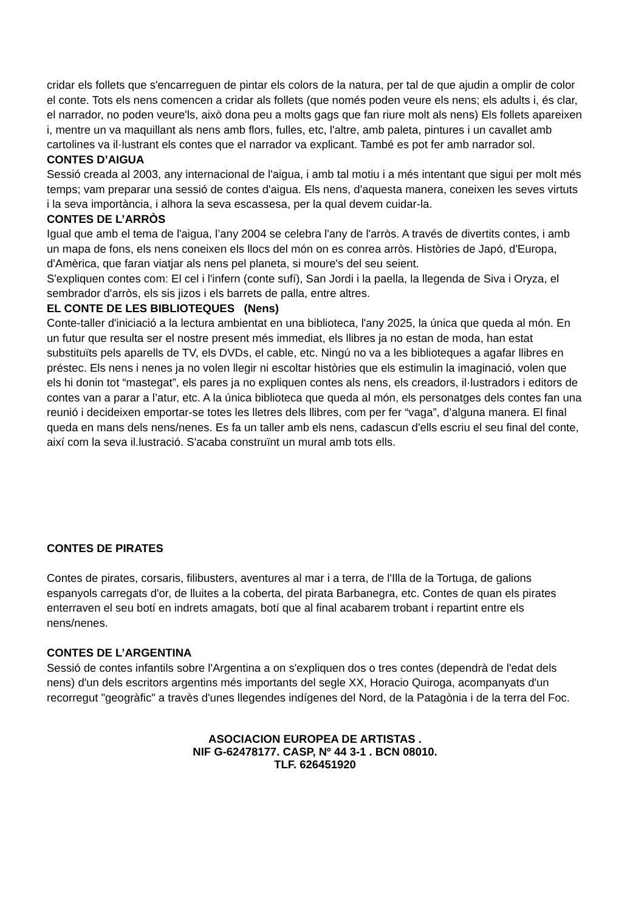cridar els follets que s'encarreguen de pintar els colors de la natura, per tal de que ajudin a omplir de color el conte. Tots els nens comencen a cridar als follets (que només poden veure els nens; els adults i, és clar, el narrador, no poden veure'ls, això dona peu a molts gags que fan riure molt als nens) Els follets apareixen i, mentre un va maquillant als nens amb flors, fulles, etc, l'altre, amb paleta, pintures i un cavallet amb cartolines va il·lustrant els contes que el narrador va explicant. També es pot fer amb narrador sol.
CONTES D’AIGUA
Sessió creada al 2003, any internacional de l'aigua, i amb tal motiu i a més intentant que sigui per molt més temps; vam preparar una sessió de contes d'aigua. Els nens, d'aquesta manera, coneixen les seves virtuts i la seva importància, i alhora la seva escassesa, per la qual devem cuidar-la.
CONTES DE L’ARRÒS
Igual que amb el tema de l'aigua, l’any 2004 se celebra l'any de l'arròs. A través de divertits contes, i amb un mapa de fons, els nens coneixen els llocs del món on es conrea arròs. Històries de Japó, d'Europa, d'Amèrica, que faran viatjar als nens pel planeta, si moure's del seu seient.
S'expliquen contes com: El cel i l'infern (conte sufí), San Jordi i la paella, la llegenda de Siva i Oryza, el sembrador d'arròs, els sis jizos i els barrets de palla, entre altres.
EL CONTE DE LES BIBLIOTEQUES (Nens)
Conte-taller d'iniciació a la lectura ambientat en una biblioteca, l'any 2025, la única que queda al món. En un futur que resulta ser el nostre present més immediat, els llibres ja no estan de moda, han estat substituïts pels aparells de TV, els DVDs, el cable, etc. Ningú no va a les biblioteques a agafar llibres en préstec. Els nens i nenes ja no volen llegir ni escoltar històries que els estimulin la imaginació, volen que els hi donin tot “mastegat”, els pares ja no expliquen contes als nens, els creadors, il·lustradors i editors de contes van a parar a l’atur, etc. A la única biblioteca que queda al món, els personatges dels contes fan una reunió i decideixen emportar-se totes les lletres dels llibres, com per fer “vaga”, d’alguna manera. El final queda en mans dels nens/nenes. Es fa un taller amb els nens, cadascun d'ells escriu el seu final del conte, així com la seva il.lustració. S'acaba construïnt un mural amb tots ells.
CONTES DE PIRATES
Contes de pirates, corsaris, filibusters, aventures al mar i a terra, de l'Illa de la Tortuga, de galions espanyols carregats d'or, de lluites a la coberta, del pirata Barbanegra, etc. Contes de quan els pirates enterraven el seu botí en indrets amagats, botí que al final acabarem trobant i repartint entre els nens/nenes.
CONTES DE L’ARGENTINA
Sessió de contes infantils sobre l'Argentina a on s'expliquen dos o tres contes (dependrà de l'edat dels nens) d'un dels escritors argentins més importants del segle XX, Horacio Quiroga, acompanyats d'un recorregut "geogràfic" a travès d'unes llegendes indígenes del Nord, de la Patagònia i de la terra del Foc.
ASOCIACION EUROPEA DE ARTISTAS .
NIF G-62478177. CASP, Nº 44 3-1 . BCN 08010.
TLF. 626451920